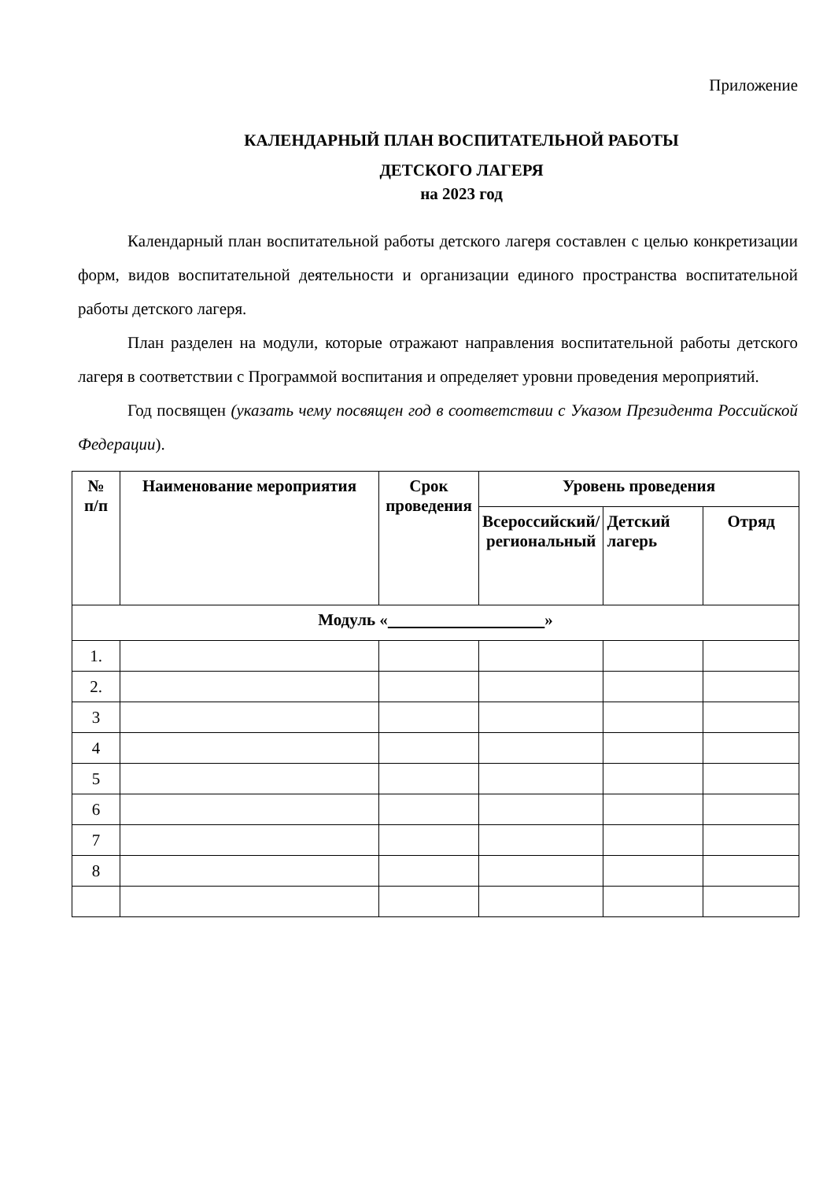Приложение
КАЛЕНДАРНЫЙ ПЛАН ВОСПИТАТЕЛЬНОЙ РАБОТЫ
ДЕТСКОГО ЛАГЕРЯ
на 2023 год
Календарный план воспитательной работы детского лагеря составлен с целью конкретизации форм, видов воспитательной деятельности и организации единого пространства воспитательной работы детского лагеря.
План разделен на модули, которые отражают направления воспитательной работы детского лагеря в соответствии с Программой воспитания и определяет уровни проведения мероприятий.
Год посвящен (указать чему посвящен год в соответствии с Указом Президента Российской Федерации).
| № п/п | Наименование мероприятия | Срок проведения | Уровень проведения | | |
| --- | --- | --- | --- | --- | --- |
| | | | Всероссийский/ региональный | Детский лагерь | Отряд |
| Модуль « » | | | | | |
| 1. | | | | | |
| 2. | | | | | |
| 3 | | | | | |
| 4 | | | | | |
| 5 | | | | | |
| 6 | | | | | |
| 7 | | | | | |
| 8 | | | | | |